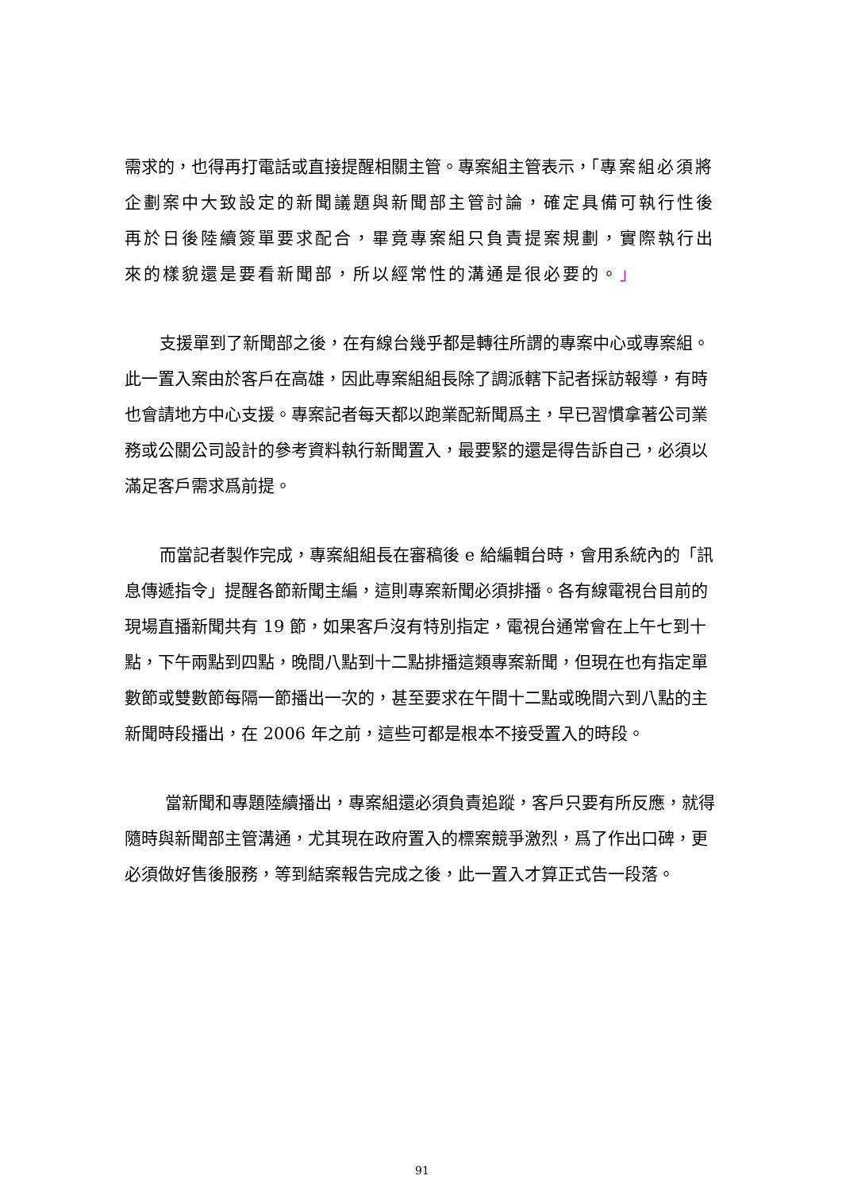需求的，也得再打電話或直接提醒相關主管。專案組主管表示，「專案組必須將企劃案中大致設定的新聞議題與新聞部主管討論，確定具備可執行性後再於日後陸續簽單要求配合，畢竟專案組只負責提案規劃，實際執行出來的樣貌還是要看新聞部，所以經常性的溝通是很必要的。」
支援單到了新聞部之後，在有線台幾乎都是轉往所謂的專案中心或專案組。此一置入案由於客戶在高雄，因此專案組組長除了調派轄下記者採訪報導，有時也會請地方中心支援。專案記者每天都以跑業配新聞爲主，早已習慣拿著公司業務或公關公司設計的參考資料執行新聞置入，最要緊的還是得告訴自己，必須以滿足客戶需求爲前提。
而當記者製作完成，專案組組長在審稿後 e 給編輯台時，會用系統內的「訊息傳遞指令」提醒各節新聞主編，這則專案新聞必須排播。各有線電視台目前的現場直播新聞共有 19 節，如果客戶沒有特別指定，電視台通常會在上午七到十點，下午兩點到四點，晚間八點到十二點排播這類專案新聞，但現在也有指定單數節或雙數節每隔一節播出一次的，甚至要求在午間十二點或晚間六到八點的主新聞時段播出，在 2006 年之前，這些可都是根本不接受置入的時段。
當新聞和專題陸續播出，專案組還必須負責追蹤，客戶只要有所反應，就得隨時與新聞部主管溝通，尤其現在政府置入的標案競爭激烈，爲了作出口碑，更必須做好售後服務，等到結案報告完成之後，此一置入才算正式告一段落。
91